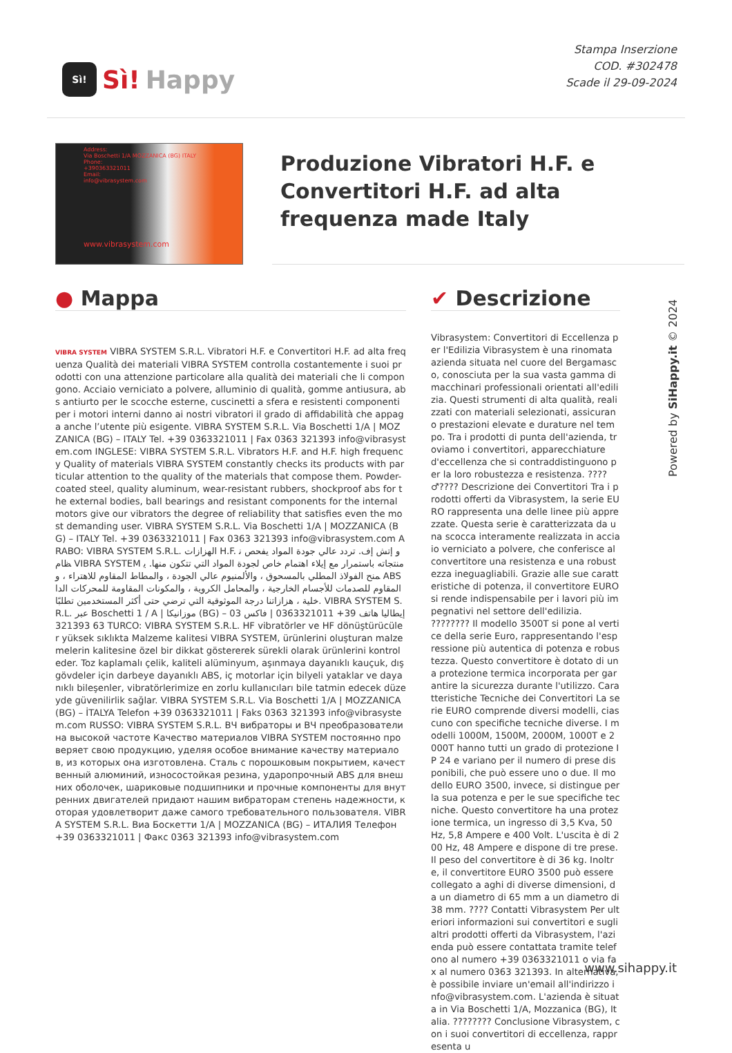Sì!
Sì! Happy
Stampa Inserzione
COD. #302478
Scade il 29-09-2024
Address:
Via Boschetti 1/A MOZZANICA (BG) ITALY
Phone:
+390363321011
Email:
info@vibrasystem.com
www.vibrasystem.com
Produzione Vibratori H.F. e Convertitori H.F. ad alta frequenza made Italy
● Mappa
VIBRA SYSTEM VIBRA SYSTEM S.R.L. Vibratori H.F. e Convertitori H.F. ad alta frequenza Qualità dei materiali VIBRA SYSTEM controlla costantemente i suoi prodotti con una attenzione particolare alla qualità dei materiali che li compongono. Acciaio verniciato a polvere, alluminio di qualità, gomme antiusura, abs antiurto per le scocche esterne, cuscinetti a sfera e resistenti componenti per i motori interni danno ai nostri vibratori il grado di affidabilità che appaga anche l’utente più esigente. VIBRA SYSTEM S.R.L. Via Boschetti 1/A | MOZZANICA (BG) – ITALY Tel. +39 0363321011 | Fax 0363 321393 info@vibrasystem.com INGLESE: VIBRA SYSTEM S.R.L. Vibrators H.F. and H.F. high frequency Quality of materials VIBRA SYSTEM constantly checks its products with particular attention to the quality of the materials that compose them. Powder-coated steel, quality aluminum, wear-resistant rubbers, shockproof abs for the external bodies, ball bearings and resistant components for the internal motors give our vibrators the degree of reliability that satisfies even the most demanding user. VIBRA SYSTEM S.R.L. Via Boschetti 1/A | MOZZANICA (BG) – ITALY Tel. +39 0363321011 | Fax 0363 321393 info@vibrasystem.com ARABO: VIBRA SYSTEM S.R.L. الهزازات H.F. و إتش إف. تردد عالي جودة المواد يفحص نظام VIBRA SYSTEM منتجاته باستمرار مع إيلاء اهتمام خاص لجودة المواد التي تتكون منها. يمنح الفولاذ المطلي بالمسحوق ، والألمنيوم عالي الجودة ، والمطاط المقاوم للاهتراء ، و ABS المقاوم للصدمات للأجسام الخارجية ، والمحامل الكروية ، والمكونات المقاومة للمحركات الداخلية ، هزازاتنا درجة الموثوقية التي ترضي حتى أكثر المستخدمين تطلبًا. VIBRA SYSTEM S.R.L. عبر Boschetti 1 / A | موزانيكا (BG) – إيطاليا هاتف 39+ 0363321011 | فاكس 0363 321393 TURCO: VIBRA SYSTEM S.R.L. HF vibratörler ve HF dönüştürücüler yüksek sıklıkta Malzeme kalitesi VIBRA SYSTEM, ürünlerini oluşturan malzemelerin kalitesine özel bir dikkat göstererek sürekli olarak ürünlerini kontrol eder. Toz kaplamalı çelik, kaliteli alüminyum, aşınmaya dayanıklı kauçuk, dış gövdeler için darbeye dayanıklı ABS, iç motorlar için bilyeli yataklar ve dayanıklı bileşenler, vibratörlerimize en zorlu kullanıcıları bile tatmin edecek düzeyde güvenilirlik sağlar. VIBRA SYSTEM S.R.L. Via Boschetti 1/A | MOZZANICA (BG) – İTALYA Telefon +39 0363321011 | Faks 0363 321393 info@vibrasystem.com RUSSO: VIBRA SYSTEM S.R.L. ВЧ вибраторы и ВЧ преобразователи на высокой частоте Качество материалов VIBRA SYSTEM постоянно проверяет свою продукцию, уделяя особое внимание качеству материалов, из которых она изготовлена. Сталь с порошковым покрытием, качественный алюминий, износостойкая резина, ударопрочный ABS для внешних оболочек, шариковые подшипники и прочные компоненты для внутренних двигателей придают нашим вибраторам степень надежности, которая удовлетворит даже самого требовательного пользователя. VIBRA SYSTEM S.R.L. Виа Боскетти 1/A | MOZZANICA (BG) – ИТАЛИЯ Телефон +39 0363321011 | Факс 0363 321393 info@vibrasystem.com
✔ Descrizione
Vibrasystem: Convertitori di Eccellenza per l'Edilizia Vibrasystem è una rinomata azienda situata nel cuore del Bergamasco, conosciuta per la sua vasta gamma di macchinari professionali orientati all'edilizia. Questi strumenti di alta qualità, realizzati con materiali selezionati, assicurano prestazioni elevate e durature nel tempo. Tra i prodotti di punta dell'azienda, troviamo i convertitori, apparecchiature d'eccellenza che si contraddistinguono per la loro robustezza e resistenza. ????♂???? Descrizione dei Convertitori Tra i prodotti offerti da Vibrasystem, la serie EURO rappresenta una delle linee più apprezzate. Questa serie è caratterizzata da una scocca interamente realizzata in acciaio verniciato a polvere, che conferisce al convertitore una resistenza e una robustezza ineguagliabili. Grazie alle sue caratteristiche di potenza, il convertitore EURO si rende indispensabile per i lavori più impegnativi nel settore dell'edilizia. ???????? Il modello 3500T si pone al vertice della serie Euro, rappresentando l'espressione più autentica di potenza e robustezza. Questo convertitore è dotato di una protezione termica incorporata per garantire la sicurezza durante l'utilizzo. Caratteristiche Tecniche dei Convertitori La serie EURO comprende diversi modelli, ciascuno con specifiche tecniche diverse. I modelli 1000M, 1500M, 2000M, 1000T e 2000T hanno tutti un grado di protezione IP 24 e variano per il numero di prese disponibili, che può essere uno o due. Il modello EURO 3500, invece, si distingue per la sua potenza e per le sue specifiche tecniche. Questo convertitore ha una protezione termica, un ingresso di 3,5 Kva, 50 Hz, 5,8 Ampere e 400 Volt. L'uscita è di 200 Hz, 48 Ampere e dispone di tre prese. Il peso del convertitore è di 36 kg. Inoltre, il convertitore EURO 3500 può essere collegato a aghi di diverse dimensioni, da un diametro di 65 mm a un diametro di 38 mm. ???? Contatti Vibrasystem Per ulteriori informazioni sui convertitori e sugli altri prodotti offerti da Vibrasystem, l'azienda può essere contattata tramite telefono al numero +39 0363321011 o via fax al numero 0363 321393. In alternativa, è possibile inviare un'email all'indirizzo info@vibrasystem.com. L'azienda è situata in Via Boschetti 1/A, Mozzanica (BG), Italia. ???????? Conclusione Vibrasystem, con i suoi convertitori di eccellenza, rappresenta u
Powered by SiHappy.it © 2024
www.sihappy.it